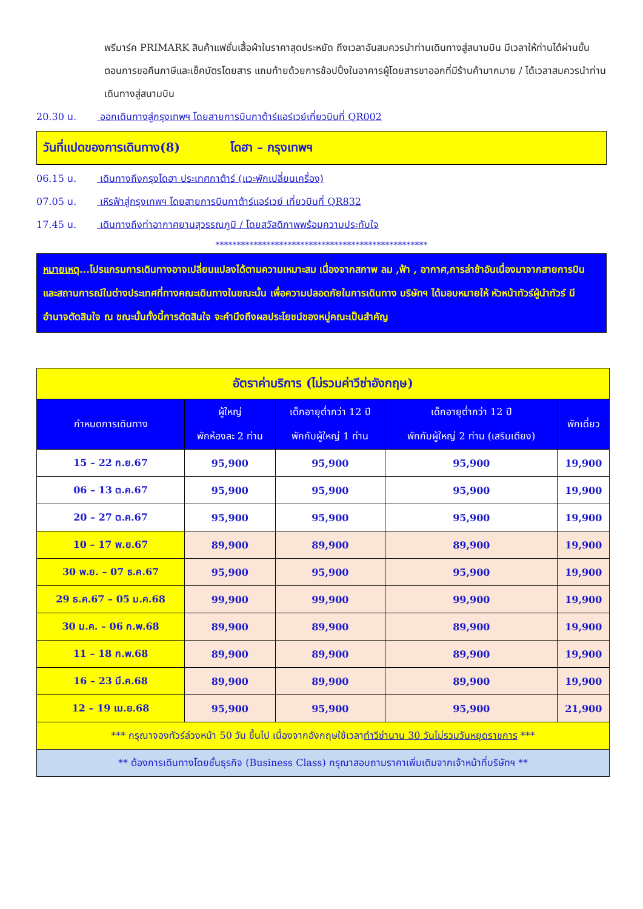พรีมาร์ค PRIMARK สินค้าแฟชั่นเสื้อผ้าในราคาสุดประหยัด ถึงเวลาอันสมควรนำท่านเดินทางสู่สนามบิน มีเวลาให้ท่านได้ผ่านขั้นตอนการขอคืนภาษีและเช็คบัตรโดยสาร แถมท้ายด้วยการช้อปปิ้งในอาคารผู้โดยสารขาออกที่มีร้านค้ามากมาย / ได้เวลาสมควรนำท่านเดินทางสู่สนามบิน
20.30 น. ออกเดินทางสู่กรุงเทพฯ โดยสายการบินกาต้าร์แอร์เวย์เที่ยวบินที่ QR002
วันที่แปดของการเดินทาง(8) โดฮา – กรุงเทพฯ
06.15 น. เดินทางถึงกรุงโดฮา ประเทศกาต้าร์ (แวะพักเปลี่ยนเครื่อง)
07.05 น. เหิรฟ้าสู่กรุงเทพฯ โดยสายการบินกาต้าร์แอร์เวย์ เที่ยวบินที่ QR832
17.45 น. เดินทางถึงท่าอากาศยานสุวรรณภูมิ / โดยสวัสดิภาพพร้อมความประทับใจ
**************************************************
หมายเหตุ...โปรแกรมการเดินทางอาจเปลี่ยนแปลงได้ตามความเหมาะสม เนื่องจากสภาพ ลม ,ฟ้า , อากาศ,การล่าช้าอันเนื่องมาจากสายการบิน และสถานการณ์ในต่างประเทศที่ทางคณะเดินทางในขณะนั้น เพื่อความปลอดภัยในการเดินทาง บริษัทฯ ได้มอบหมายให้ หัวหน้าทัวร์ผู้นำทัวร์ มีอำนาจตัดสินใจ ณ ขณะนั้นทั้งนี้การตัดสินใจ จะคำนึงถึงผลประโยชน์ของหมู่คณะเป็นสำคัญ
| อัตราค่าบริการ (ไม่รวมค่าวีซ่าอังกฤษ) | | | | |
| กำหนดการเดินทาง | ผู้ใหญ่ พักห้องละ 2 ท่าน | เด็กอายุต่ำกว่า 12 ปี พักกับผู้ใหญ่ 1 ท่าน | เด็กอายุต่ำกว่า 12 ปี พักกับผู้ใหญ่ 2 ท่าน (เสริมเตียง) | พักเดี่ยว |
| 15 – 22 ก.ย.67 | 95,900 | 95,900 | 95,900 | 19,900 |
| 06 – 13 ต.ค.67 | 95,900 | 95,900 | 95,900 | 19,900 |
| 20 – 27 ต.ค.67 | 95,900 | 95,900 | 95,900 | 19,900 |
| 10 – 17 พ.ย.67 | 89,900 | 89,900 | 89,900 | 19,900 |
| 30 พ.ย. – 07 ธ.ค.67 | 95,900 | 95,900 | 95,900 | 19,900 |
| 29 ธ.ค.67 – 05 ม.ค.68 | 99,900 | 99,900 | 99,900 | 19,900 |
| 30 ม.ค. – 06 ก.พ.68 | 89,900 | 89,900 | 89,900 | 19,900 |
| 11 – 18 ก.พ.68 | 89,900 | 89,900 | 89,900 | 19,900 |
| 16 – 23 มี.ค.68 | 89,900 | 89,900 | 89,900 | 19,900 |
| 12 – 19 เม.ย.68 | 95,900 | 95,900 | 95,900 | 21,900 |
| *** กรุณาจองทัวร์ล่วงหน้า 50 วัน ขึ้นไป เนื่องจากอังกฤษใช้เวลา ทำวีซ่านาน 30 วันไม่รวมวันหยุดราชการ *** | | | | |
| ** ต้องการเดินทางโดยชั้นธุรกิจ (Business Class) กรุณาสอบถามราคาเพิ่มเติมจากเจ้าหน้าที่บริษัทฯ ** | | | | |